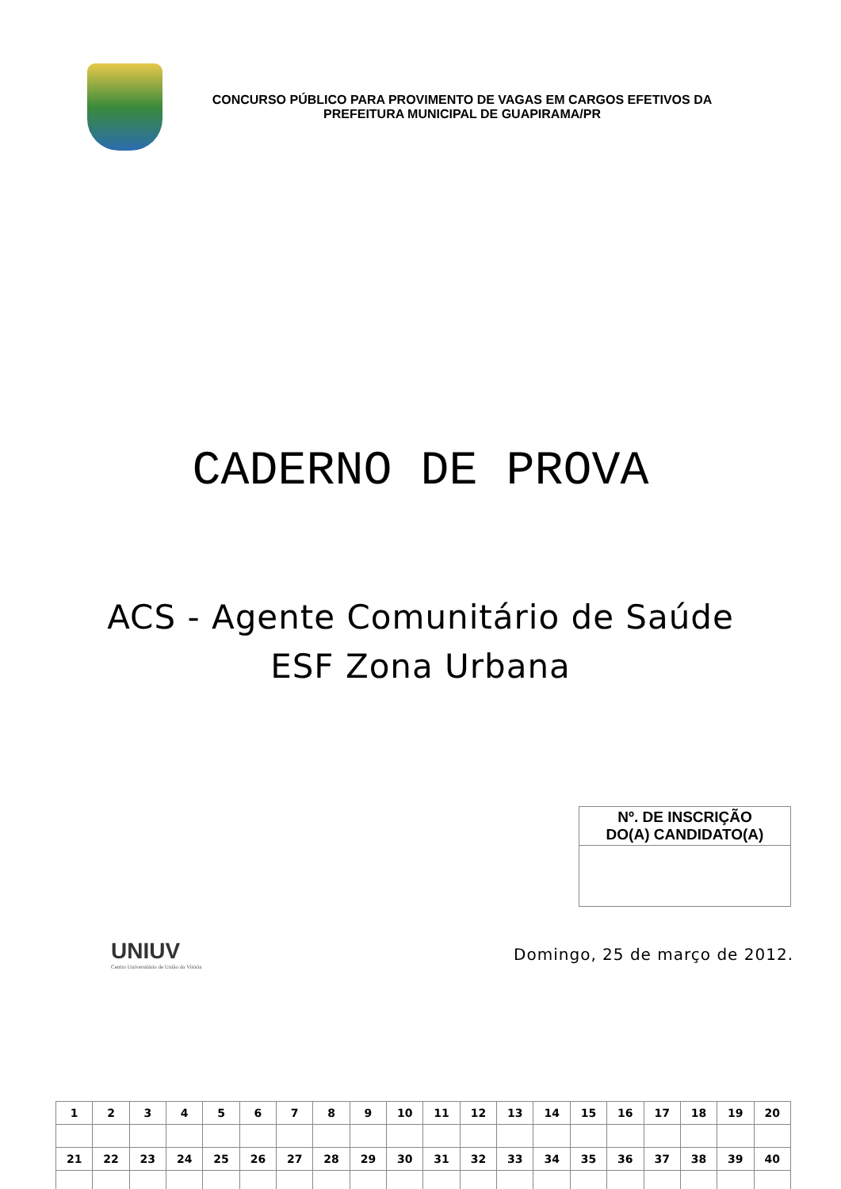CONCURSO PÚBLICO PARA PROVIMENTO DE VAGAS EM CARGOS EFETIVOS DA
PREFEITURA MUNICIPAL DE GUAPIRAMA/PR
CADERNO DE PROVA
ACS - Agente Comunitário de Saúde
ESF Zona Urbana
Nº. DE INSCRIÇÃO
DO(A) CANDIDATO(A)
UNIUV
Centro Universitário de União da Vitória
Domingo, 25 de março de 2012.
| 1 | 2 | 3 | 4 | 5 | 6 | 7 | 8 | 9 | 10 | 11 | 12 | 13 | 14 | 15 | 16 | 17 | 18 | 19 | 20 |
| 21 | 22 | 23 | 24 | 25 | 26 | 27 | 28 | 29 | 30 | 31 | 32 | 33 | 34 | 35 | 36 | 37 | 38 | 39 | 40 |